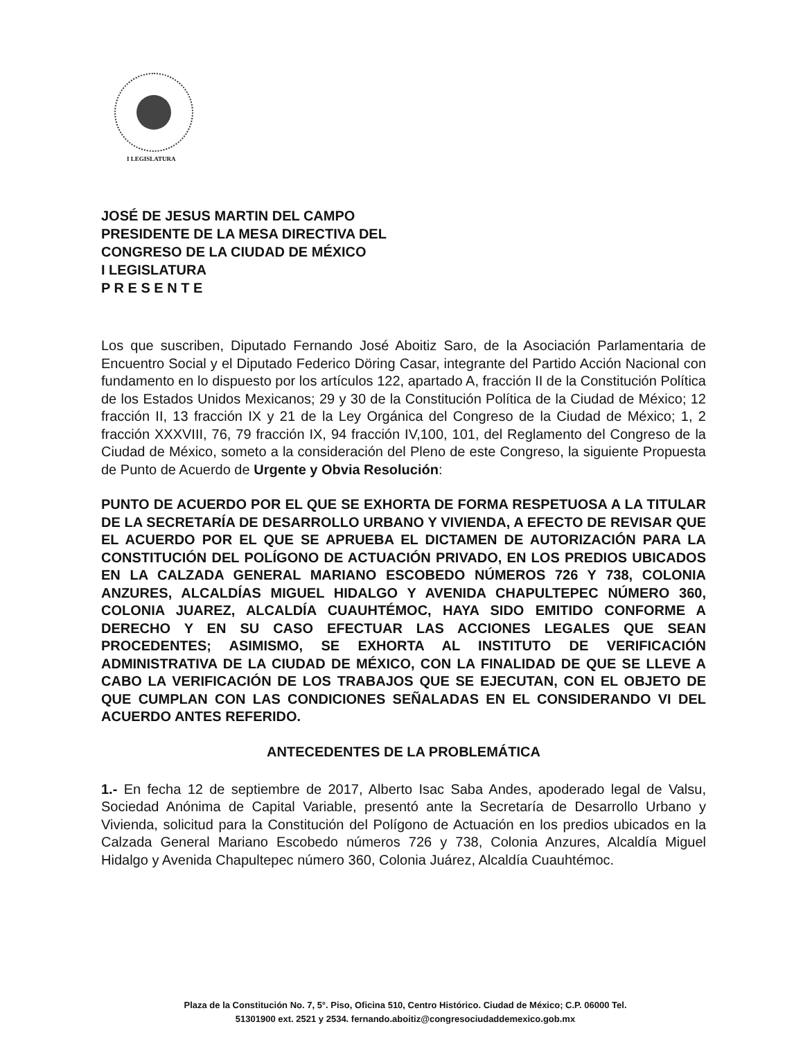I LEGISLATURA
JOSÉ DE JESUS MARTIN DEL CAMPO
PRESIDENTE DE LA MESA DIRECTIVA DEL
CONGRESO DE LA CIUDAD DE MÉXICO
I LEGISLATURA
P R E S E N T E
Los que suscriben, Diputado Fernando José Aboitiz Saro, de la Asociación Parlamentaria de Encuentro Social y el Diputado Federico Döring Casar, integrante del Partido Acción Nacional con fundamento en lo dispuesto por los artículos 122, apartado A, fracción II de la Constitución Política de los Estados Unidos Mexicanos; 29 y 30 de la Constitución Política de la Ciudad de México; 12 fracción II, 13 fracción IX y 21 de la Ley Orgánica del Congreso de la Ciudad de México; 1, 2 fracción XXXVIII, 76, 79 fracción IX, 94 fracción IV,100, 101, del Reglamento del Congreso de la Ciudad de México, someto a la consideración del Pleno de este Congreso, la siguiente Propuesta de Punto de Acuerdo de Urgente y Obvia Resolución:
PUNTO DE ACUERDO POR EL QUE SE EXHORTA DE FORMA RESPETUOSA A LA TITULAR DE LA SECRETARÍA DE DESARROLLO URBANO Y VIVIENDA, A EFECTO DE REVISAR QUE EL ACUERDO POR EL QUE SE APRUEBA EL DICTAMEN DE AUTORIZACIÓN PARA LA CONSTITUCIÓN DEL POLÍGONO DE ACTUACIÓN PRIVADO, EN LOS PREDIOS UBICADOS EN LA CALZADA GENERAL MARIANO ESCOBEDO NÚMEROS 726 Y 738, COLONIA ANZURES, ALCALDÍAS MIGUEL HIDALGO Y AVENIDA CHAPULTEPEC NÚMERO 360, COLONIA JUAREZ, ALCALDÍA CUAUHTÉMOC, HAYA SIDO EMITIDO CONFORME A DERECHO Y EN SU CASO EFECTUAR LAS ACCIONES LEGALES QUE SEAN PROCEDENTES; ASIMISMO, SE EXHORTA AL INSTITUTO DE VERIFICACIÓN ADMINISTRATIVA DE LA CIUDAD DE MÉXICO, CON LA FINALIDAD DE QUE SE LLEVE A CABO LA VERIFICACIÓN DE LOS TRABAJOS QUE SE EJECUTAN, CON EL OBJETO DE QUE CUMPLAN CON LAS CONDICIONES SEÑALADAS EN EL CONSIDERANDO VI DEL ACUERDO ANTES REFERIDO.
ANTECEDENTES DE LA PROBLEMÁTICA
1.- En fecha 12 de septiembre de 2017, Alberto Isac Saba Andes, apoderado legal de Valsu, Sociedad Anónima de Capital Variable, presentó ante la Secretaría de Desarrollo Urbano y Vivienda, solicitud para la Constitución del Polígono de Actuación en los predios ubicados en la Calzada General Mariano Escobedo números 726 y 738, Colonia Anzures, Alcaldía Miguel Hidalgo y Avenida Chapultepec número 360, Colonia Juárez, Alcaldía Cuauhtémoc.
Plaza de la Constitución No. 7, 5°. Piso, Oficina 510, Centro Histórico. Ciudad de México; C.P. 06000 Tel.
51301900 ext. 2521 y 2534. fernando.aboitiz@congresociudaddemexico.gob.mx